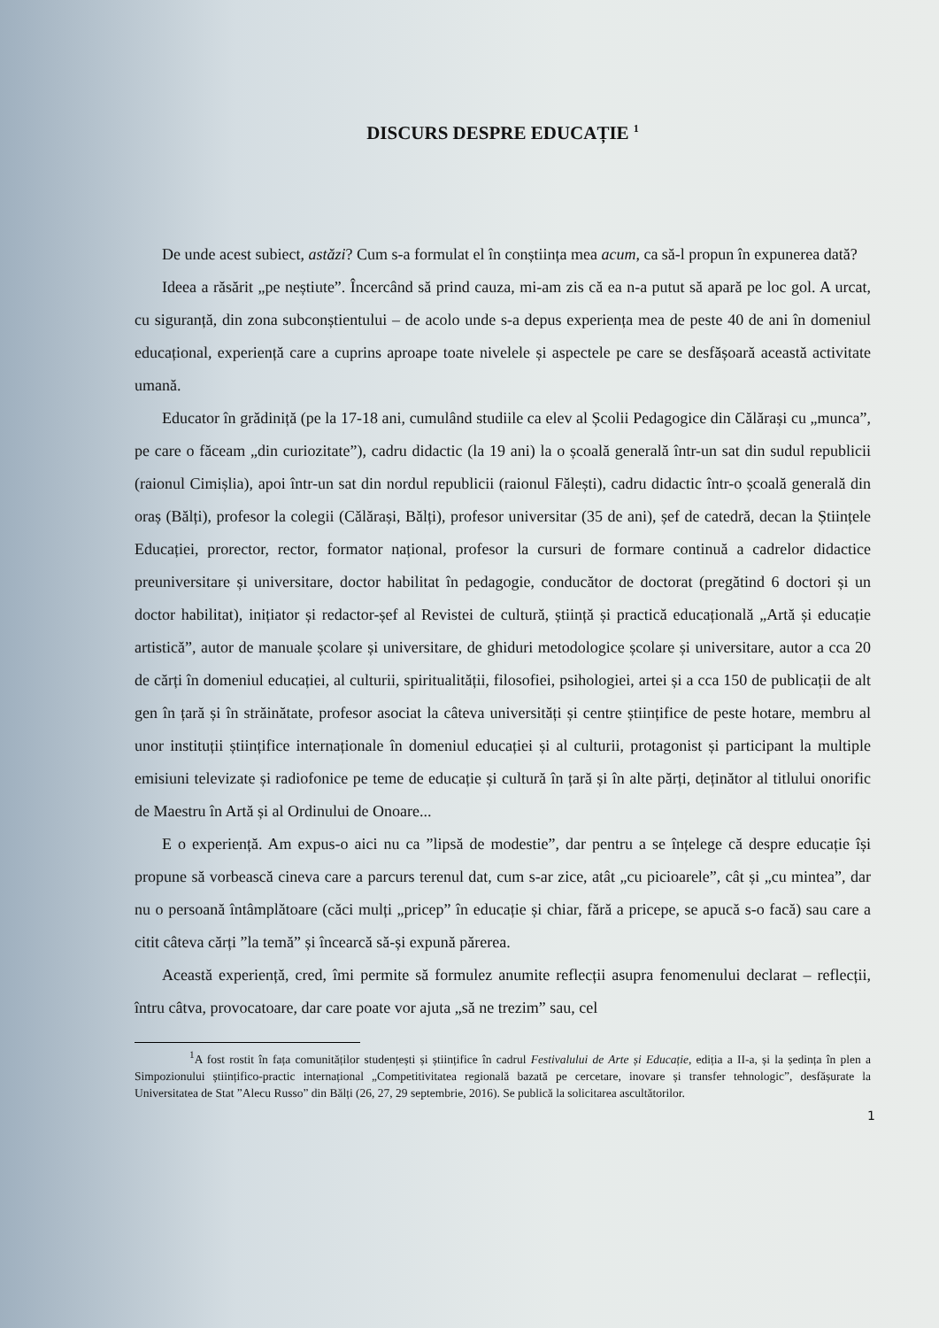DISCURS DESPRE EDUCAȚIE <sup>1</sup>
De unde acest subiect, astăzi? Cum s-a formulat el în conștiința mea acum, ca să-l propun în expunerea dată?
Ideea a răsărit „pe neștiute”. Încercând să prind cauza, mi-am zis că ea n-a putut să apară pe loc gol. A urcat, cu siguranță, din zona subconștientului – de acolo unde s-a depus experiența mea de peste 40 de ani în domeniul educațional, experiență care a cuprins aproape toate nivelele și aspectele pe care se desfășoară această activitate umană.
Educator în grădiniță (pe la 17-18 ani, cumulând studiile ca elev al Școlii Pedagogice din Călărași cu „munca”, pe care o făceam „din curiozitate”), cadru didactic (la 19 ani) la o școală generală într-un sat din sudul republicii (raionul Cimișlia), apoi într-un sat din nordul republicii (raionul Fălești), cadru didactic într-o școală generală din oraș (Bălți), profesor la colegii (Călărași, Bălți), profesor universitar (35 de ani), șef de catedră, decan la Științele Educației, prorector, rector, formator național, profesor la cursuri de formare continuă a cadrelor didactice preuniversitare și universitare, doctor habilitat în pedagogie, conducător de doctorat (pregătind 6 doctori și un doctor habilitat), inițiator și redactor-șef al Revistei de cultură, știință și practică educațională „Artă și educație artistică”, autor de manuale școlare și universitare, de ghiduri metodologice școlare și universitare, autor a cca 20 de cărți în domeniul educației, al culturii, spiritualității, filosofiei, psihologiei, artei și a cca 150 de publicații de alt gen în țară și în străinătate, profesor asociat la câteva universități și centre științifice de peste hotare, membru al unor instituții științifice internaționale în domeniul educației și al culturii, protagonist și participant la multiple emisiuni televizate și radiofonice pe teme de educație și cultură în țară și în alte părți, deținător al titlului onorific de Maestru în Artă și al Ordinului de Onoare...
E o experiență. Am expus-o aici nu ca ”lipsă de modestie”, dar pentru a se înțelege că despre educație își propune să vorbească cineva care a parcurs terenul dat, cum s-ar zice, atât „cu picioarele”, cât și „cu mintea”, dar nu o persoană întâmplătoare (căci mulți „pricep” în educație și chiar, fără a pricepe, se apucă s-o facă) sau care a citit câteva cărți ”la temă” și încearcă să-și expună părerea.
Această experiență, cred, îmi permite să formulez anumite reflecții asupra fenomenului declarat – reflecții, întru câtva, provocatoare, dar care poate vor ajuta „să ne trezim” sau, cel
<sup>1</sup> A fost rostit în fața comunităților studențești și științifice în cadrul Festivalului de Arte și Educație, ediția a II-a, și la ședința în plen a Simpozionului științifico-practic internațional „Competitivitatea regională bazată pe cercetare, inovare și transfer tehnologic”, desfășurate la Universitatea de Stat ”Alecu Russo” din Bălți (26, 27, 29 septembrie, 2016). Se publică la solicitarea ascultătorilor.
1